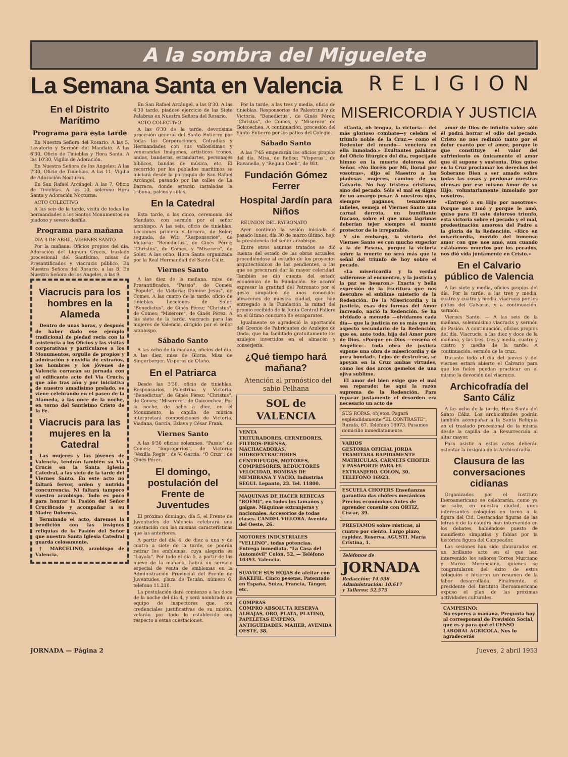A la sombra del Miguelete
La Semana Santa en Valencia
RELIGION
En el Distrito Marítimo
Programa para esta tarde
En Nuestra Señora del Rosario: A las 5, Lavatorio y Sermón del Mandato. A las 6'30, Oficio de Tinieblas y Hora Santa. A las 10'30, Vigilia de Adoración.
En Nuestra Señora de los Angeles: A las 7'30, Oficio de Tinieblas. A las 11, Vigilia de Adoración Nocturna.
En San Rafael Arcángel: A las 7, Oficio de Tinieblas. A las 10, solemne Hora Santa y Adoración Nocturna.
ACTO COLECTIVO
A las seis de la tarde, visita de todas las hermandades a los Santos Monumentos en piadoso y severo desfile.
Programa para mañana
DIA 3 DE ABRIL, VIERNES SANTO
Por la mañana: Oficios propios del día. Adoración del Lignum Crucis, traslado procesional del Santísimo, misas de Presantificados y viacrucis público. En Nuestra Señora del Rosario, a las 8. En Nuestra Señora de los Angeles, a las 9.
Viacrucis para los hombres en la Alameda
Dentro de unas horas, y después de haber dado ese ejemplo tradicional de piedad recia con la asistencia a los Oficios y las visitas corporativas y particulares a los Monumentos, orgullo de propios y admiración y envidia de extraños, los hombres y los jóvenes de Valencia cerrarán su jornada con el edificante acto del Via Crucis, que año tras año y por iniciativa de nuestro amadísimo prelado, se viene celebrando en el paseo de la Alameda, a las once de la noche, en torno del Santísimo Cristo de la Fe.
Viacrucis para las mujeres en la Catedral
Las mujeres y las jóvenes de Valencia, tendrán también su Via Crucis en la Santa Iglesia Catedral, a las siete de la tarde del Viernes Santo. En este acto no faltará fervor, orden y nutrida concurrencia. Ni faltará tampoco vuestro arzobispo. Todo es poco para honrar la Pasión del Señor Crucificado y acompañar a su Madre Dolorosa.
Terminado el acto, daremos la bendición con las insignes reliquias de la Pasión del Señor que nuestra Santa Iglesia Catedral guarda celosamente.
† MARCELINO, arzobispo de Valencia.
En San Rafael Arcángel, a las 8'30. A las 4'30 tarde, piadoso ejercicio de las Siete Palabras en Nuestra Señora del Rosario.
ACTO COLECTIVO
A las 6'30 de la tarde, devotísima procesión general del Santo Entierro por todas las Corporaciones, Cofradías y Hermandades con sus valiosísimas y venerandas Imágenes, artísticos tronos, andas, banderas, estandartes, personajes bíblicos, bandas de música, etc. El recorrido por los poblados marítimos se iniciará desde la parroquia de San Rafael Arcángel, pasando por las calles de La Barraca, donde estarán instaladas la tribuna, palcos y sillas.
En la Catedral
Esta tarde, a las cinco, ceremonia del Mandato, con sermón por el señor arzobispo. A las seis, oficio de tinieblas. Lecciones primera y tercera, de Soler; segunda, de Wit; "Responsorios", de Victoria; "Benedictus", de Ginés Pérez; "Christus", de Comes, y "Miserere", de Soler. A las ocho, Hora Santa organizada por la Real Hermandad del Santo Cáliz.
Viernes Santo
A las diez de la mañana, misa de Presantificados. "Passio", de Comes; "Popule", de Victoria; Domine Jesus", de Comes. A las cuatro de la tarde, oficio de tinieblas. Lecciones de Soler. "Benedictus", de Ginés Pérez; "Christus", de Comes; "Miserere", de Ginés Pérez. A las siete de la tarde, viacrucis para las mujeres de Valencia, dirigido por el señor arzobispo.
Sábado Santo
A las ocho de la mañana, oficios del día. A las diez, misa de Gloria. Misa de Singerberger. Vísperas de Otaño.
En el Patriarca
Desde las 3'30, oficio de tinieblas. Responsorios, Palestrina y Victoria. "Benedictus", de Ginés Pérez; "Christus", de Comes; "Miserere", de Goicoechea. Por la noche, de ocho a diez, en el Monumento, la capilla de música interpretará composiciones de Victoria, Viadana, García, Eslava y César Frank.
Viernes Santo
A las 9'30 oficios solemnes. "Passio" de Comes; "Improperios", de Victoria; "Vexilla Regis", de V. García; "O Crux", de Ginés Pérez.
El domingo, postulación del Frente de Juventudes
El próximo domingo, día 5, el Frente de Juventudes de Valencia celebrará una cuestación con las mismas características que las anteriores.
A partir del día 4, de diez a una y de cuatro a siete de la tarde, se podrán retirar los emblemas, cuya alegoría es "Loyola". Por todo el día 5, a partir de las nueve de la mañana, habrá un servicio especial de venta de emblemas en la Administración Provincial del Frente de Juventudes, plaza de Tetuán, número 6, teléfono 11.210.
La postulación dará comienzo a las doce de la noche del día 4, y será nombrado un equipo de inspectores que, con credenciales justificativas de su misión, velarán por todo lo establecido con respecto a estas cuestaciones.
Por la tarde, a las tres y media, oficio de tinieblas. Responsorios de Palestrina y de Victoria. "Benedictus", de Ginés Pérez; "Christus", de Comes, y "Miserere" de Goicoechea. A continuación, procesión del Santo Entierro por los patios del Colegio.
Sábado Santo
A las 7'45 empezarán los oficios propios del día. Misa, de Refice; "Vísperas", de Ravanello, y "Regina Coeli", de Wit.
Fundación Gómez Ferrer
Hospital Jardín para Niños
REUNION DEL PATRONATO
Ayer continuó la sesión iniciada el pasado lunes, día 30 de marzo último, bajo la presidencia del señor arzobispo.
Entre otros asuntos tratados se dió cuenta del estado de las obras actuales, procediéndose al estudio de los proyectos arquitectónicos de las pendientes, a las que se procurará dar la mayor celeridad. También se dió cuenta del estado económico de la Fundación. Se acordó expresar la gratitud del Patronato por el gesto simpático de unos conocidos almacenes de nuestra ciudad, que han entregado a la Fundación la mitad del premio recibido de la Junta Central Fallera en el último concurso de escaparates.
Igualmente se agradeció la aportación del Gremio de Fabricantes de Azulejos de Onda, que ha facilitado gratuitamente los azulejos invertidos en el almacén y conserjería.
¿Qué tiempo hará mañana?
Atención al pronóstico del sabio Pelhana
SOL de VALENCIA
VENTA
TRITURADORES, CERNEDORES, FILTROS-PRENSA, MACHACADORAS, HIDROEXTRACTORES CENTRIFUGOS, MOTORES, COMPRESORES, REDUCTORES VELOCIDAD, BOMBAS DE MEMBRANA Y VACIO. Industrias SEGUI. Lepanto, 23. Tel. 11800.
MAQUINAS DE HACER REBECAS "BOEMI", en todos los tamaños y galgas. Máquinas extranjeras y nacionales. Accesorios de todas clases. CANDEL VILLORA. Avenida del Oeste, 26.
MOTORES INDUSTRIALES "VELLINO", todas potencias. Entrega inmediata. "La Casa del Automóvil" Colón, 52. — Teléfono 10393. Valencia.
SUAVICE SUS HOJAS de afeitar con BAKEFIL. Cinco pesetas. Patentado en España, Suiza, Francia, Tánger, etc.
COMPRAS
COMPRO ABSOLUTA RESERVA ALHAJAS, ORO, PLATA, PLATINO, PAPELETAS EMPEÑO, ANTIGUEDADES. MAHER, AVENIDA OESTE, 38.
MISERICORDIA Y JUSTICIA
«Canta, oh lengua, la victoria— del más glorioso combate—y celebra el triunfo noble de la Cruz:— como el Redentor del mundo— venciera en ella inmolado.» Exultantes palabras del Oficio litúrgico del día, regocijado himno en la muerte dolorosa del Señor. «No lloréis por Mí, llorad por vosotras», dijo el Maestro a las piadosas mujeres, camino de su Calvario. No hay tristeza cristiana, sino del pecado. Sólo el mal es digno de un amargo pesar. A nuestros ojos, siempre paganos, tenazmente infieles, semeja el Viernes Santo una carnal derrota, un humillante fracaso, sobre el que unas lágrimas deberían tejer siempre el manto protector de lo irreparable.
Y sin embargo, la victoria del Viernes Santo es con mucho superior a la de Pascua, porque la victoria sobre la muerte no será más que la señal del triunfo de hoy sobre el pecado.
«La misericordia y la verdad saliéronse al encuentro, y la justicia y la paz se besaron.» Exacta y bella expresión de la Escritura que nos descubre el sublime misterio de la Redención. De la Misericordia y la Justicia, esas dos formas del Amor increado, nació la Redención. Se ha olvidado a menudo —olvidamos cada día— que la justicia no es más que un aspecto secundario de la Redención, que es, ante todo, hija del Amor puro de Dios. «Porque en Dios —enseña el Angélico— toda obra de justicia supone una obra de misericordia y de pura bondad». Lejos de destruirse, se apoyan en la Cruz ambas virtudes, como los dos arcos gemelos de una ojiva sublime.
El amor del bien exige que el mal sea reparado: he aquí la razón suprema de la Redención. Para reparar justamente el desorden era necesario un acto de
SUS ROPAS, objetos. Pagará espléndidamente "EL CONTRASTE", Ruzafa, 67. Teléfono 16973. Pasamos domicilio inmediatamente.
VARIOS
GESTORIA OFICIAL JORDA TRAMITARA RAPIDAMENTE MATRICULAS, CARNETS CHOFER Y PASAPORTE PARA EL EXTRANJERO. COLON, 30. TELEFONO 16923.
ESCUELA CHOFERS Enseñanzas garantiza das chófers mecánicos Precios económicos Antes de aprender consulte con ORTIZ, Císcar, 39.
PRESTAMOS sobre rústicas, al cuatro por ciento. Largo plazo, rapidez. Reserva. AGUSTI. María Cristina, 1.
Teléfonos de
JORNADA
Redacción: 14.536
Administración: 10.617
y Talleres: 52.575
amor de Dios de infinito valor; sólo él podrá borrar el odio del pecado. Cristo no nos redimió tanto por el dolor cuanto por el amor, porque lo que constituye el valor del sufrimiento es únicamente el amor que él supone y sustenta. Dios quiso en la Cruz proclamar los derechos del Soberano Bien a ser amado sobre todas las cosas y perdonar nuestras ofensas por ese mismo Amor de su Hijo, voluntariamente inmolado por nosotros.
«Entregó a su Hijo por nosotros»: Porque nos amó y porque le amó, quiso para El este doloroso triunfo, esta victoria sobre el pecado y el mal, predestinación amorosa del Padre a la gloria de la Redención. «Rico en misericordia, movido del inmenso amor con que nos amó, aun cuando estábamos muertos por los pecados, nos dió vida juntamente en Cristo.»
En el Calvario público de Valencia
A las siete y media, oficios propios del día. Por la tarde, a las tres y media, cuatro y cuatro y media, viacrucis por los patios del Calvario, y a continuación, sermón.
Viernes Santo. — A las seis de la mañana, solemnísimo viacrucis y sermón de Pasión. A continuación, oficios propios del día. Viacrucis, a las diez y doce de la mañana, y las tres, tres y media, cuatro y cuatro y media de la tarde. A continuación, sermón de la cruz.
Durante todo el día del jueves y del viernes estará abierto el Calvario para que los fieles puedan practicar en el mismo la devoción del viacrucis.
Archicofradía del Santo Cáliz
A las ocho de la tarde, Hora Santa del Santo Cáliz. Los archicofrades podrán también acompañar a la Santa Reliquia en el traslado procesional de la misma desde la capilla de la Resurrección al altar mayor.
Para asistir a estos actos deberán ostentar la insignia de la Archicofradía.
Clausura de las conversaciones cidianas
Organizados por el Instituto Iberoamericano se celebrarán, como ya se sabe, en nuestra ciudad, unos interesantes coloquios en torno a la figura del Cid. Destacadas figuras de las letras y de la cátedra han intervenido en los debates, habiéndose puesto de manifiesto simpatías y fobias por la histórica figura del Campeador.
Las sesiones han sido clausuradas en un brillante acto en el que han intervenido los señores Torres Murciano y Marco Merenciano, quienes se congratularon del éxito de estos coloquios e hicieron un resumen de la labor desarrollada. Finalmente, el presidente del Instituto Iberoamericano expuso el plan de las próximas actividades culturales.
CAMPESINO:
No esperes a mañana. Pregunta hoy al corresponsal de Previsión Social, que es y para qué el CENSO LABORAL AGRICOLA. Nos lo agradecerás
JORNADA — Página 2 Jueves, 2 abril 1953